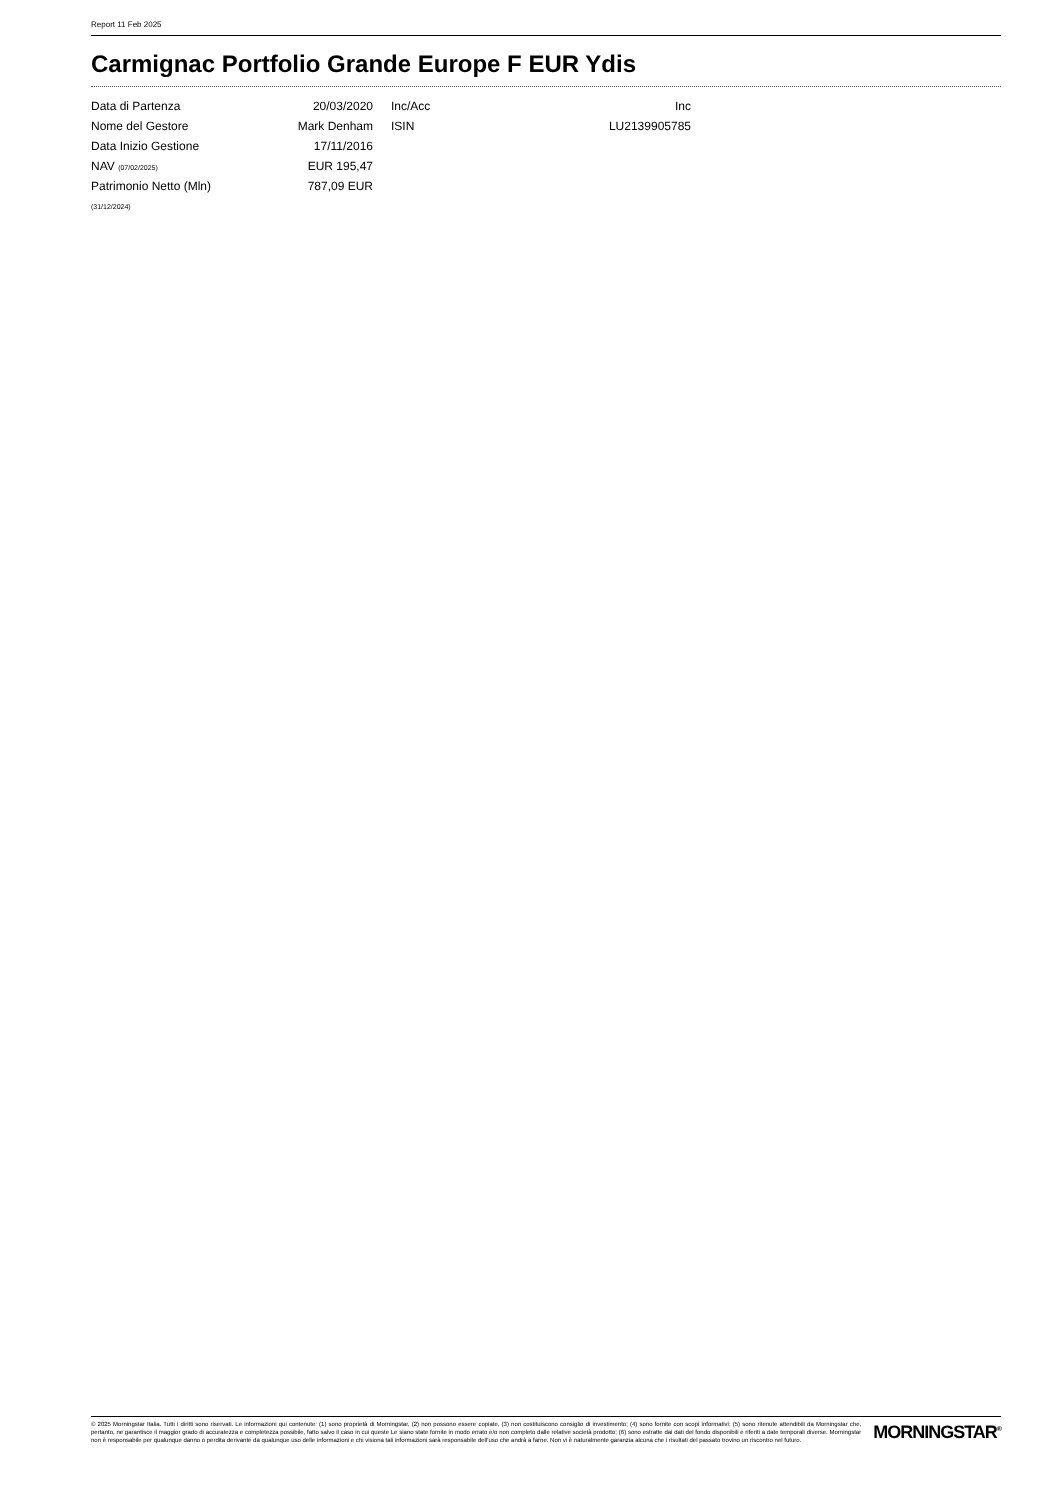Report 11 Feb 2025
Carmignac Portfolio Grande Europe F EUR Ydis
| Data di Partenza | 20/03/2020 | Inc/Acc | Inc |
| Nome del Gestore | Mark Denham | ISIN | LU2139905785 |
| Data Inizio Gestione | 17/11/2016 | | |
| NAV (07/02/2025) | EUR 195,47 | | |
| Patrimonio Netto (Mln) | 787,09 EUR | | |
| (31/12/2024) | | | |
© 2025 Morningstar Italia. Tutti i diritti sono riservati. Le informazioni qui contenute: (1) sono proprietà di Morningstar, (2) non possono essere copiate, (3) non costituiscono consiglio di investimento; (4) sono fornite con scopi informativi; (5) sono ritenute attendibili da Morningstar che, pertanto, ne garantisce il maggior grado di accuratezza e completezza possibile, fatto salvo il caso in cui queste Le siano state fornite in modo errato e/o non completo dalle relative società prodotto; (6) sono estratte dai dati del fondo disponibili e riferiti a date temporali diverse. Morningstar non è responsabile per qualunque danno o perdita derivante da qualunque uso delle informazioni e chi visiona tali informazioni sarà responsabile dell'uso che andrà a farne. Non vi è naturalmente garanzia alcuna che i risultati del passato trovino un riscontro nel futuro.
MORNINGSTAR<sup>®</sup>